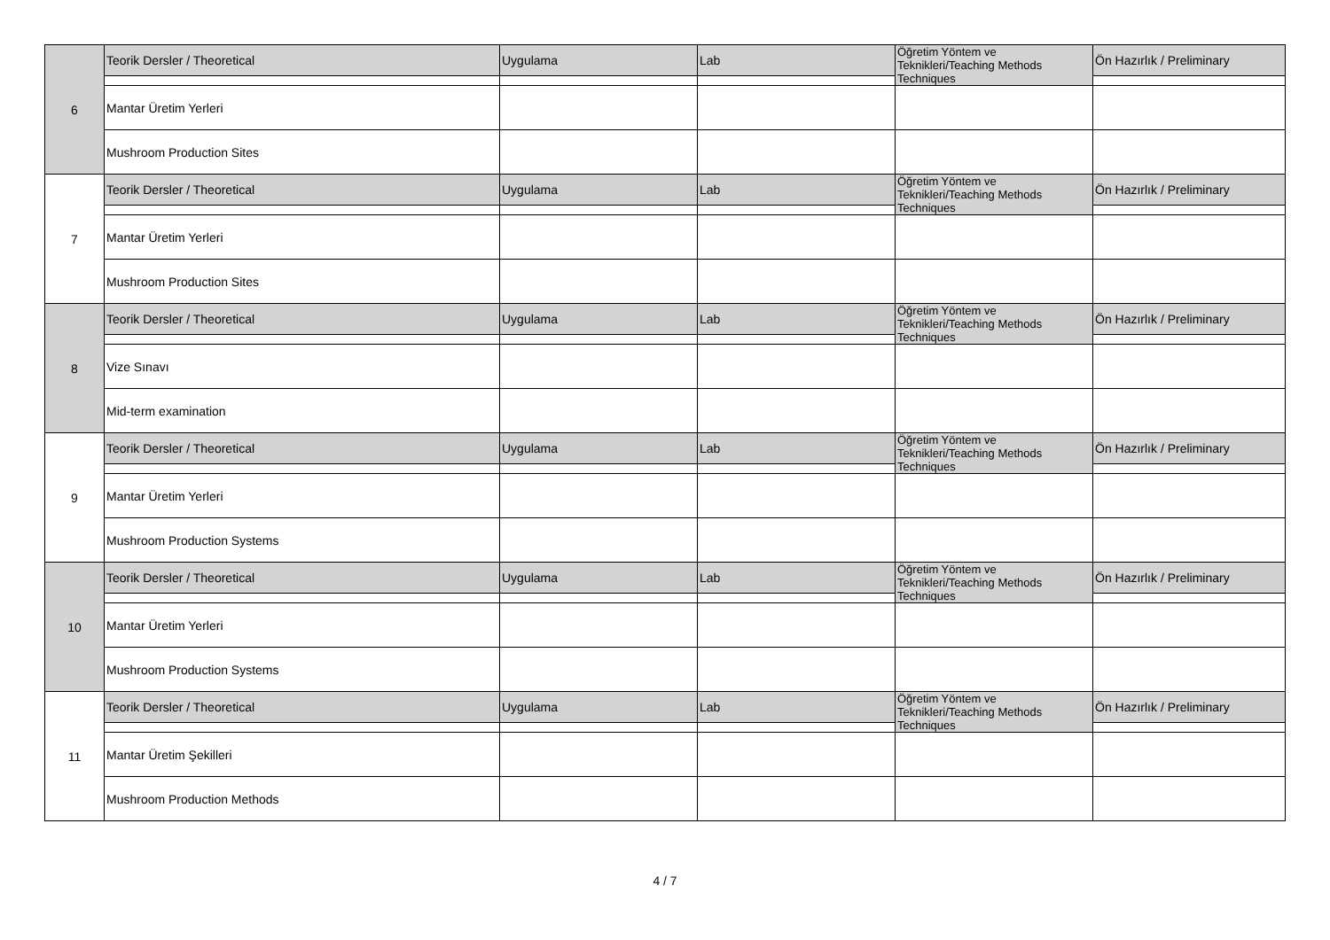| 6 | Teorik Dersler / Theoretical | Uygulama | Lab | Öğretim Yöntem ve Teknikleri/Teaching Methods Techniques | Ön Hazırlık / Preliminary |
| | Mantar Üretim Yerleri | | | | |
| | Mushroom Production Sites | | | | |
| 7 | Teorik Dersler / Theoretical | Uygulama | Lab | Öğretim Yöntem ve Teknikleri/Teaching Methods Techniques | Ön Hazırlık / Preliminary |
| | Mantar Üretim Yerleri | | | | |
| | Mushroom Production Sites | | | | |
| 8 | Teorik Dersler / Theoretical | Uygulama | Lab | Öğretim Yöntem ve Teknikleri/Teaching Methods Techniques | Ön Hazırlık / Preliminary |
| | Vize Sınavı | | | | |
| | Mid-term examination | | | | |
| 9 | Teorik Dersler / Theoretical | Uygulama | Lab | Öğretim Yöntem ve Teknikleri/Teaching Methods Techniques | Ön Hazırlık / Preliminary |
| | Mantar Üretim Yerleri | | | | |
| | Mushroom Production Systems | | | | |
| 10 | Teorik Dersler / Theoretical | Uygulama | Lab | Öğretim Yöntem ve Teknikleri/Teaching Methods Techniques | Ön Hazırlık / Preliminary |
| | Mantar Üretim Yerleri | | | | |
| | Mushroom Production Systems | | | | |
| 11 | Teorik Dersler / Theoretical | Uygulama | Lab | Öğretim Yöntem ve Teknikleri/Teaching Methods Techniques | Ön Hazırlık / Preliminary |
| | Mantar Üretim Şekilleri | | | | |
| | Mushroom Production Methods | | | | |
4 / 7